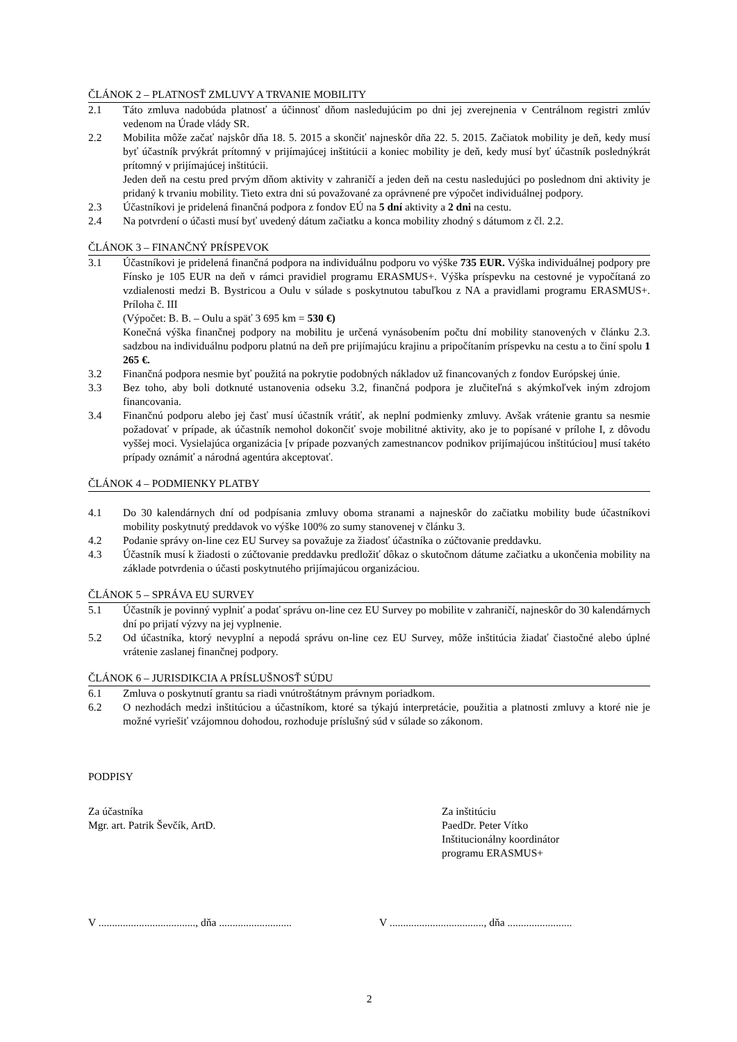ČLÁNOK 2 – PLATNOSŤ ZMLUVY A TRVANIE MOBILITY
2.1 Táto zmluva nadobúda platnosť a účinnosť dňom nasledujúcim po dni jej zverejnenia v Centrálnom registri zmlúv vedenom na Úrade vlády SR.
2.2 Mobilita môže začať najskôr dňa 18. 5. 2015 a skončiť najneskôr dňa 22. 5. 2015. Začiatok mobility je deň, kedy musí byť účastník prvýkrát prítomný v prijímajúcej inštitúcii a koniec mobility je deň, kedy musí byť účastník poslednýkrát prítomný v prijímajúcej inštitúcii.
Jeden deň na cestu pred prvým dňom aktivity v zahraničí a jeden deň na cestu nasledujúci po poslednom dni aktivity je pridaný k trvaniu mobility. Tieto extra dni sú považované za oprávnené pre výpočet individuálnej podpory.
2.3 Účastníkovi je pridelená finančná podpora z fondov EÚ na 5 dní aktivity a 2 dni na cestu.
2.4 Na potvrdení o účasti musí byť uvedený dátum začiatku a konca mobility zhodný s dátumom z čl. 2.2.
ČLÁNOK 3 – FINANČNÝ PRÍSPEVOK
3.1 Účastníkovi je pridelená finančná podpora na individuálnu podporu vo výške 735 EUR. Výška individuálnej podpory pre Fínsko je 105 EUR na deň v rámci pravidiel programu ERASMUS+. Výška príspevku na cestovné je vypočítaná zo vzdialenosti medzi B. Bystricou a Oulu v súlade s poskytnutou tabuľkou z NA a pravidlami programu ERASMUS+. Príloha č. III
(Výpočet: B. B. – Oulu a späť 3 695 km = 530 €)
Konečná výška finančnej podpory na mobilitu je určená vynásobením počtu dní mobility stanovených v článku 2.3. sadzbou na individuálnu podporu platnú na deň pre prijímajúcu krajinu a pripočítaním príspevku na cestu a to činí spolu 1 265 €.
3.2 Finančná podpora nesmie byť použitá na pokrytie podobných nákladov už financovaných z fondov Európskej únie.
3.3 Bez toho, aby boli dotknuté ustanovenia odseku 3.2, finančná podpora je zlučiteľná s akýmkoľvek iným zdrojom financovania.
3.4 Finančnú podporu alebo jej časť musí účastník vrátiť, ak neplní podmienky zmluvy. Avšak vrátenie grantu sa nesmie požadovať v prípade, ak účastník nemohol dokončiť svoje mobilitné aktivity, ako je to popísané v prílohe I, z dôvodu vyššej moci. Vysielajúca organizácia [v prípade pozvaných zamestnancov podnikov prijímajúcou inštitúciou] musí takéto prípady oznámiť a národná agentúra akceptovať.
ČLÁNOK 4 – PODMIENKY PLATBY
4.1 Do 30 kalendárnych dní od podpísania zmluvy oboma stranami a najneskôr do začiatku mobility bude účastníkovi mobility poskytnutý preddavok vo výške 100% zo sumy stanovenej v článku 3.
4.2 Podanie správy on-line cez EU Survey sa považuje za žiadosť účastníka o zúčtovanie preddavku.
4.3 Účastník musí k žiadosti o zúčtovanie preddavku predložiť dôkaz o skutočnom dátume začiatku a ukončenia mobility na základe potvrdenia o účasti poskytnutého prijímajúcou organizáciou.
ČLÁNOK 5 – SPRÁVA EU SURVEY
5.1 Účastník je povinný vyplniť a podať správu on-line cez EU Survey po mobilite v zahraničí, najneskôr do 30 kalendárnych dní po prijatí výzvy na jej vyplnenie.
5.2 Od účastníka, ktorý nevyplní a nepodá správu on-line cez EU Survey, môže inštitúcia žiadať čiastočné alebo úplné vrátenie zaslanej finančnej podpory.
ČLÁNOK 6 – JURISDIKCIA A PRÍSLUŠNOSŤ SÚDU
6.1 Zmluva o poskytnutí grantu sa riadi vnútroštátnym právnym poriadkom.
6.2 O nezhodách medzi inštitúciou a účastníkom, ktoré sa týkajú interpretácie, použitia a platnosti zmluvy a ktoré nie je možné vyriešiť vzájomnou dohodou, rozhoduje príslušný súd v súlade so zákonom.
PODPISY
Za účastníka
Mgr. art. Patrik Ševčík, ArtD.
Za inštitúciu
PaedDr. Peter Vítko
Inštitucionálny koordinátor
programu ERASMUS+
V ...................................., dňa ...........................
V ..................................., dňa ........................
2